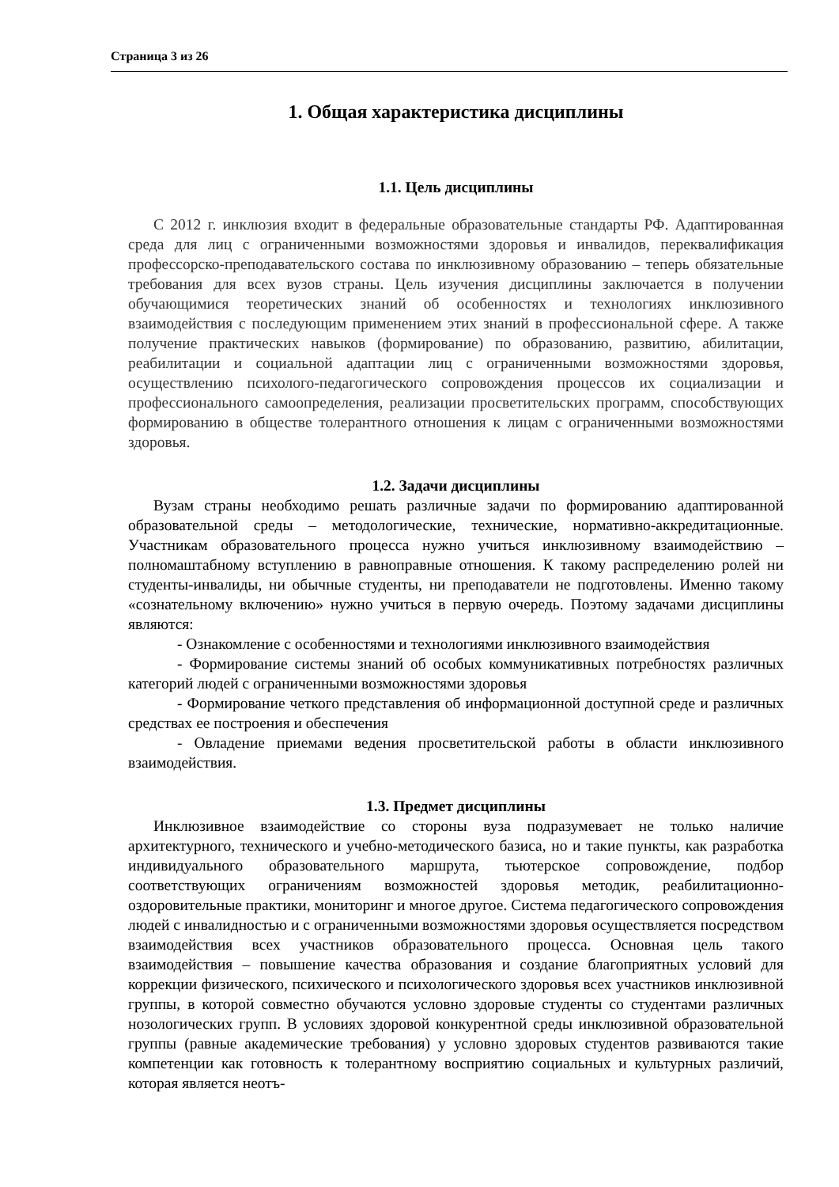Страница 3 из 26
1. Общая характеристика дисциплины
1.1. Цель дисциплины
С 2012 г. инклюзия входит в федеральные образовательные стандарты РФ. Адаптированная среда для лиц с ограниченными возможностями здоровья и инвалидов, переквалификация профессорско-преподавательского состава по инклюзивному образованию – теперь обязательные требования для всех вузов страны. Цель изучения дисциплины заключается в получении обучающимися теоретических знаний об особенностях и технологиях инклюзивного взаимодействия с последующим применением этих знаний в профессиональной сфере. А также получение практических навыков (формирование) по образованию, развитию, абилитации, реабилитации и социальной адаптации лиц с ограниченными возможностями здоровья, осуществлению психолого-педагогического сопровождения процессов их социализации и профессионального самоопределения, реализации просветительских программ, способствующих формированию в обществе толерантного отношения к лицам с ограниченными возможностями здоровья.
1.2. Задачи дисциплины
Вузам страны необходимо решать различные задачи по формированию адаптированной образовательной среды – методологические, технические, нормативно-аккредитационные. Участникам образовательного процесса нужно учиться инклюзивному взаимодействию – полномаштабному вступлению в равноправные отношения. К такому распределению ролей ни студенты-инвалиды, ни обычные студенты, ни преподаватели не подготовлены. Именно такому «сознательному включению» нужно учиться в первую очередь. Поэтому задачами дисциплины являются:
- Ознакомление с особенностями и технологиями инклюзивного взаимодействия
- Формирование системы знаний об особых коммуникативных потребностях различных категорий людей с ограниченными возможностями здоровья
- Формирование четкого представления об информационной доступной среде и различных средствах ее построения и обеспечения
- Овладение приемами ведения просветительской работы в области инклюзивного взаимодействия.
1.3. Предмет дисциплины
Инклюзивное взаимодействие со стороны вуза подразумевает не только наличие архитектурного, технического и учебно-методического базиса, но и такие пункты, как разработка индивидуального образовательного маршрута, тьютерское сопровождение, подбор соответствующих ограничениям возможностей здоровья методик, реабилитационно-оздоровительные практики, мониторинг и многое другое. Система педагогического сопровождения людей с инвалидностью и с ограниченными возможностями здоровья осуществляется посредством взаимодействия всех участников образовательного процесса. Основная цель такого взаимодействия – повышение качества образования и создание благоприятных условий для коррекции физического, психического и психологического здоровья всех участников инклюзивной группы, в которой совместно обучаются условно здоровые студенты со студентами различных нозологических групп. В условиях здоровой конкурентной среды инклюзивной образовательной группы (равные академические требования) у условно здоровых студентов развиваются такие компетенции как готовность к толерантному восприятию социальных и культурных различий, которая является неотъ-